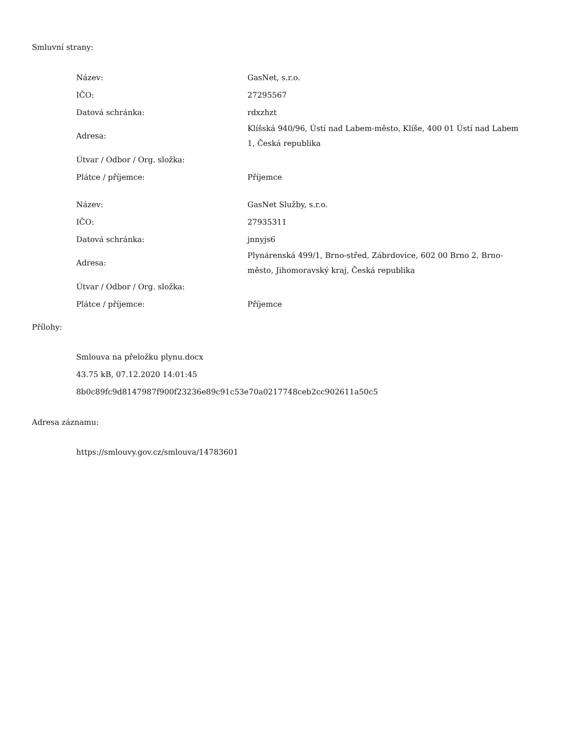Smluvní strany:
| Název: | GasNet, s.r.o. |
| IČO: | 27295567 |
| Datová schránka: | rdxzhzt |
| Adresa: | Klíšská 940/96, Ústí nad Labem-město, Klíše, 400 01 Ústí nad Labem 1, Česká republika |
| Útvar / Odbor / Org. složka: | |
| Plátce / příjemce: | Příjemce |
| Název: | GasNet Služby, s.r.o. |
| IČO: | 27935311 |
| Datová schránka: | jnnyjs6 |
| Adresa: | Plynárenská 499/1, Brno-střed, Zábrdovice, 602 00 Brno 2, Brno-město, Jihomoravský kraj, Česká republika |
| Útvar / Odbor / Org. složka: | |
| Plátce / příjemce: | Příjemce |
Přílohy:
Smlouva na přeložku plynu.docx
43.75 kB, 07.12.2020 14:01:45
8b0c89fc9d8147987f900f23236e89c91c53e70a0217748ceb2cc902611a50c5
Adresa záznamu:
https://smlouvy.gov.cz/smlouva/14783601